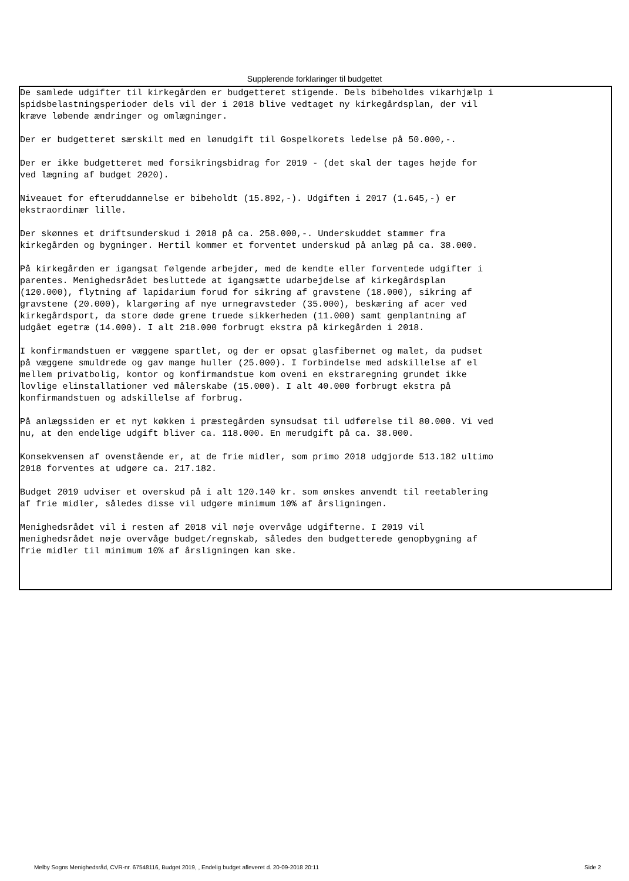Supplerende forklaringer til budgettet
De samlede udgifter til kirkegården er budgetteret stigende. Dels bibeholdes vikarhjælp i spidsbelastningsperioder dels vil der i 2018 blive vedtaget ny kirkegårdsplan, der vil kræve løbende ændringer og omlægninger.
Der er budgetteret særskilt med en lønudgift til Gospelkorets ledelse på 50.000,-.
Der er ikke budgetteret med forsikringsbidrag for 2019 - (det skal der tages højde for ved lægning af budget 2020).
Niveauet for efteruddannelse er bibeholdt (15.892,-). Udgiften i 2017 (1.645,-) er ekstraordinær lille.
Der skønnes et driftsunderskud i 2018 på ca. 258.000,-. Underskuddet stammer fra kirkegården og bygninger. Hertil kommer et forventet underskud på anlæg på ca. 38.000.
På kirkegården er igangsat følgende arbejder, med de kendte eller forventede udgifter i parentes. Menighedsrådet besluttede at igangsætte udarbejdelse af kirkegårdsplan (120.000), flytning af lapidarium forud for sikring af gravstene (18.000), sikring af gravstene (20.000), klargøring af nye urnegravsteder (35.000), beskæring af acer ved kirkegårdsport, da store døde grene truede sikkerheden (11.000) samt genplantning af udgået egetræ (14.000). I alt 218.000 forbrugt ekstra på kirkegården i 2018.
I konfirmandstuen er væggene spartlet, og der er opsat glasfibernet og malet, da pudset på væggene smuldrede og gav mange huller (25.000). I forbindelse med adskillelse af el mellem privatbolig, kontor og konfirmandstue kom oveni en ekstraregning grundet ikke lovlige elinstallationer ved målerskabe (15.000). I alt 40.000 forbrugt ekstra på konfirmandstuen og adskillelse af forbrug.
På anlægssiden er et nyt køkken i præstegården synsudsat til udførelse til 80.000. Vi ved nu, at den endelige udgift bliver ca. 118.000. En merudgift på ca. 38.000.
Konsekvensen af ovenstående er, at de frie midler, som primo 2018 udgjorde 513.182 ultimo 2018 forventes at udgøre ca. 217.182.
Budget 2019 udviser et overskud på i alt 120.140 kr. som ønskes anvendt til reetablering af frie midler, således disse vil udgøre minimum 10% af årsligningen.
Menighedsrådet vil i resten af 2018 vil nøje overvåge udgifterne. I 2019 vil menighedsrådet nøje overvåge budget/regnskab, således den budgetterede genopbygning af frie midler til minimum 10% af årsligningen kan ske.
Melby Sogns Menighedsråd, CVR-nr. 67548116, Budget 2019, , Endelig budget afleveret d. 20-09-2018 20:11
Side 2